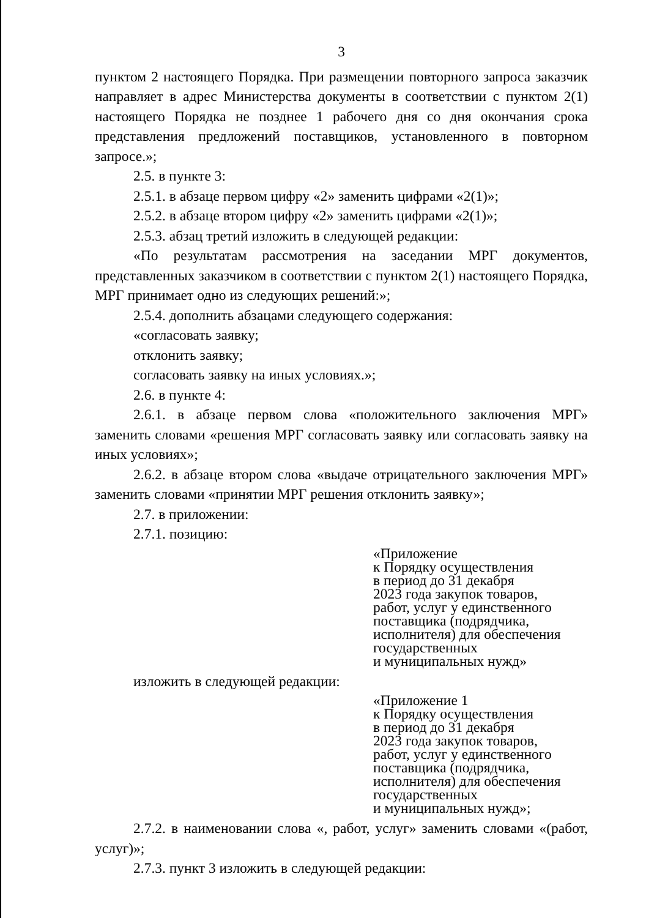3
пунктом 2 настоящего Порядка. При размещении повторного запроса заказчик направляет в адрес Министерства документы в соответствии с пунктом 2(1) настоящего Порядка не позднее 1 рабочего дня со дня окончания срока представления предложений поставщиков, установленного в повторном запросе.»;
2.5. в пункте 3:
2.5.1. в абзаце первом цифру «2» заменить цифрами «2(1)»;
2.5.2. в абзаце втором цифру «2» заменить цифрами «2(1)»;
2.5.3. абзац третий изложить в следующей редакции:
«По результатам рассмотрения на заседании МРГ документов, представленных заказчиком в соответствии с пунктом 2(1) настоящего Порядка, МРГ принимает одно из следующих решений:»;
2.5.4. дополнить абзацами следующего содержания:
«согласовать заявку;
отклонить заявку;
согласовать заявку на иных условиях.»;
2.6. в пункте 4:
2.6.1. в абзаце первом слова «положительного заключения МРГ» заменить словами «решения МРГ согласовать заявку или согласовать заявку на иных условиях»;
2.6.2. в абзаце втором слова «выдаче отрицательного заключения МРГ» заменить словами «принятии МРГ решения отклонить заявку»;
2.7. в приложении:
2.7.1. позицию:
«Приложение
к Порядку осуществления
в период до 31 декабря
2023 года закупок товаров,
работ, услуг у единственного
поставщика (подрядчика,
исполнителя) для обеспечения
государственных
и муниципальных нужд»
изложить в следующей редакции:
«Приложение 1
к Порядку осуществления
в период до 31 декабря
2023 года закупок товаров,
работ, услуг у единственного
поставщика (подрядчика,
исполнителя) для обеспечения
государственных
и муниципальных нужд»;
2.7.2. в наименовании слова «, работ, услуг» заменить словами «(работ, услуг)»;
2.7.3. пункт 3 изложить в следующей редакции: